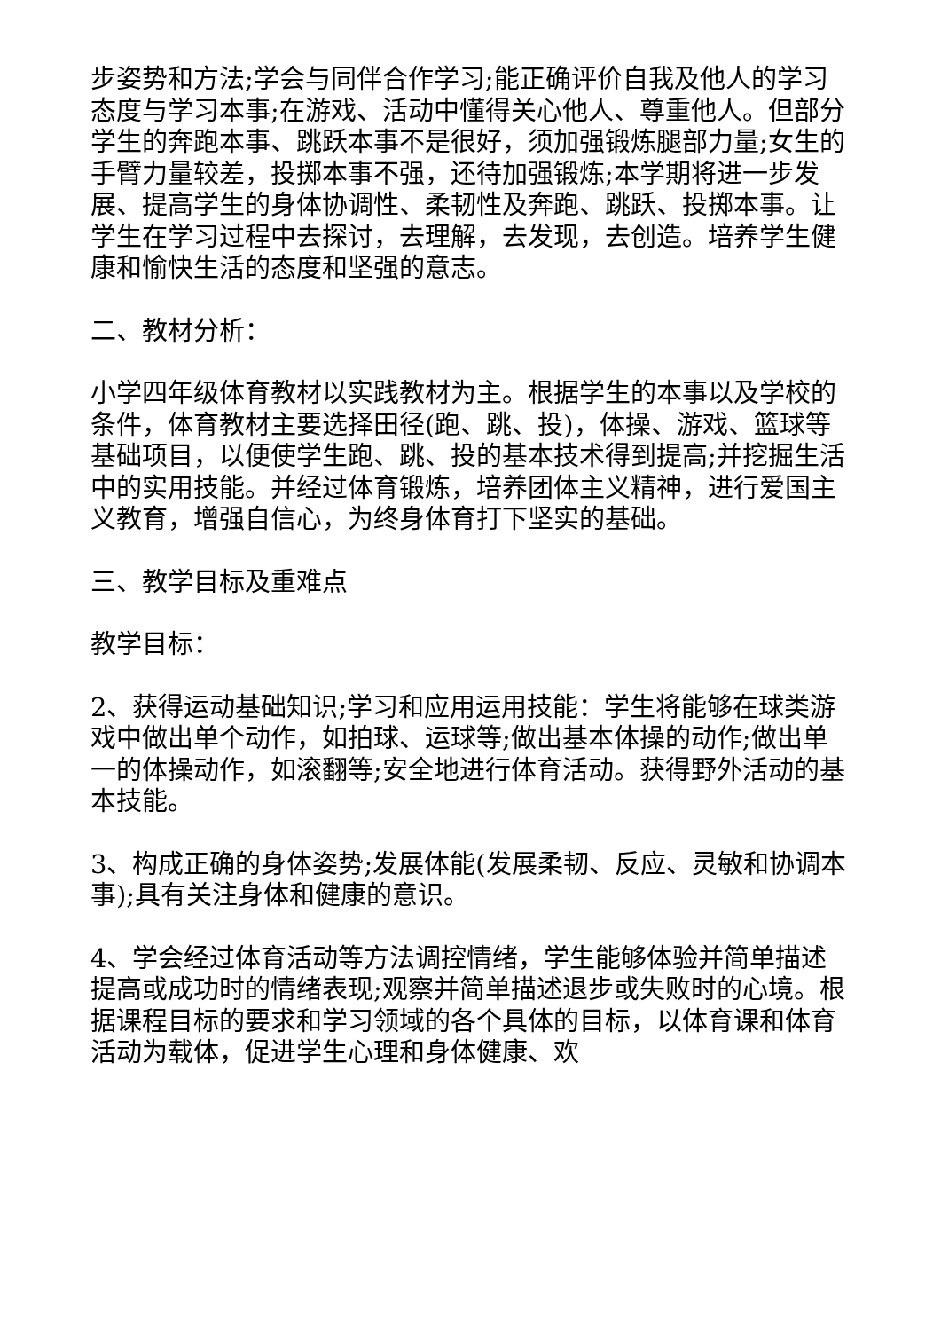步姿势和方法;学会与同伴合作学习;能正确评价自我及他人的学习态度与学习本事;在游戏、活动中懂得关心他人、尊重他人。但部分学生的奔跑本事、跳跃本事不是很好，须加强锻炼腿部力量;女生的手臂力量较差，投掷本事不强，还待加强锻炼;本学期将进一步发展、提高学生的身体协调性、柔韧性及奔跑、跳跃、投掷本事。让学生在学习过程中去探讨，去理解，去发现，去创造。培养学生健康和愉快生活的态度和坚强的意志。
二、教材分析：
小学四年级体育教材以实践教材为主。根据学生的本事以及学校的条件，体育教材主要选择田径(跑、跳、投)，体操、游戏、篮球等基础项目，以便使学生跑、跳、投的基本技术得到提高;并挖掘生活中的实用技能。并经过体育锻炼，培养团体主义精神，进行爱国主义教育，增强自信心，为终身体育打下坚实的基础。
三、教学目标及重难点
教学目标：
2、获得运动基础知识;学习和应用运用技能：学生将能够在球类游戏中做出单个动作，如拍球、运球等;做出基本体操的动作;做出单一的体操动作，如滚翻等;安全地进行体育活动。获得野外活动的基本技能。
3、构成正确的身体姿势;发展体能(发展柔韧、反应、灵敏和协调本事);具有关注身体和健康的意识。
4、学会经过体育活动等方法调控情绪，学生能够体验并简单描述提高或成功时的情绪表现;观察并简单描述退步或失败时的心境。根据课程目标的要求和学习领域的各个具体的目标，以体育课和体育活动为载体，促进学生心理和身体健康、欢